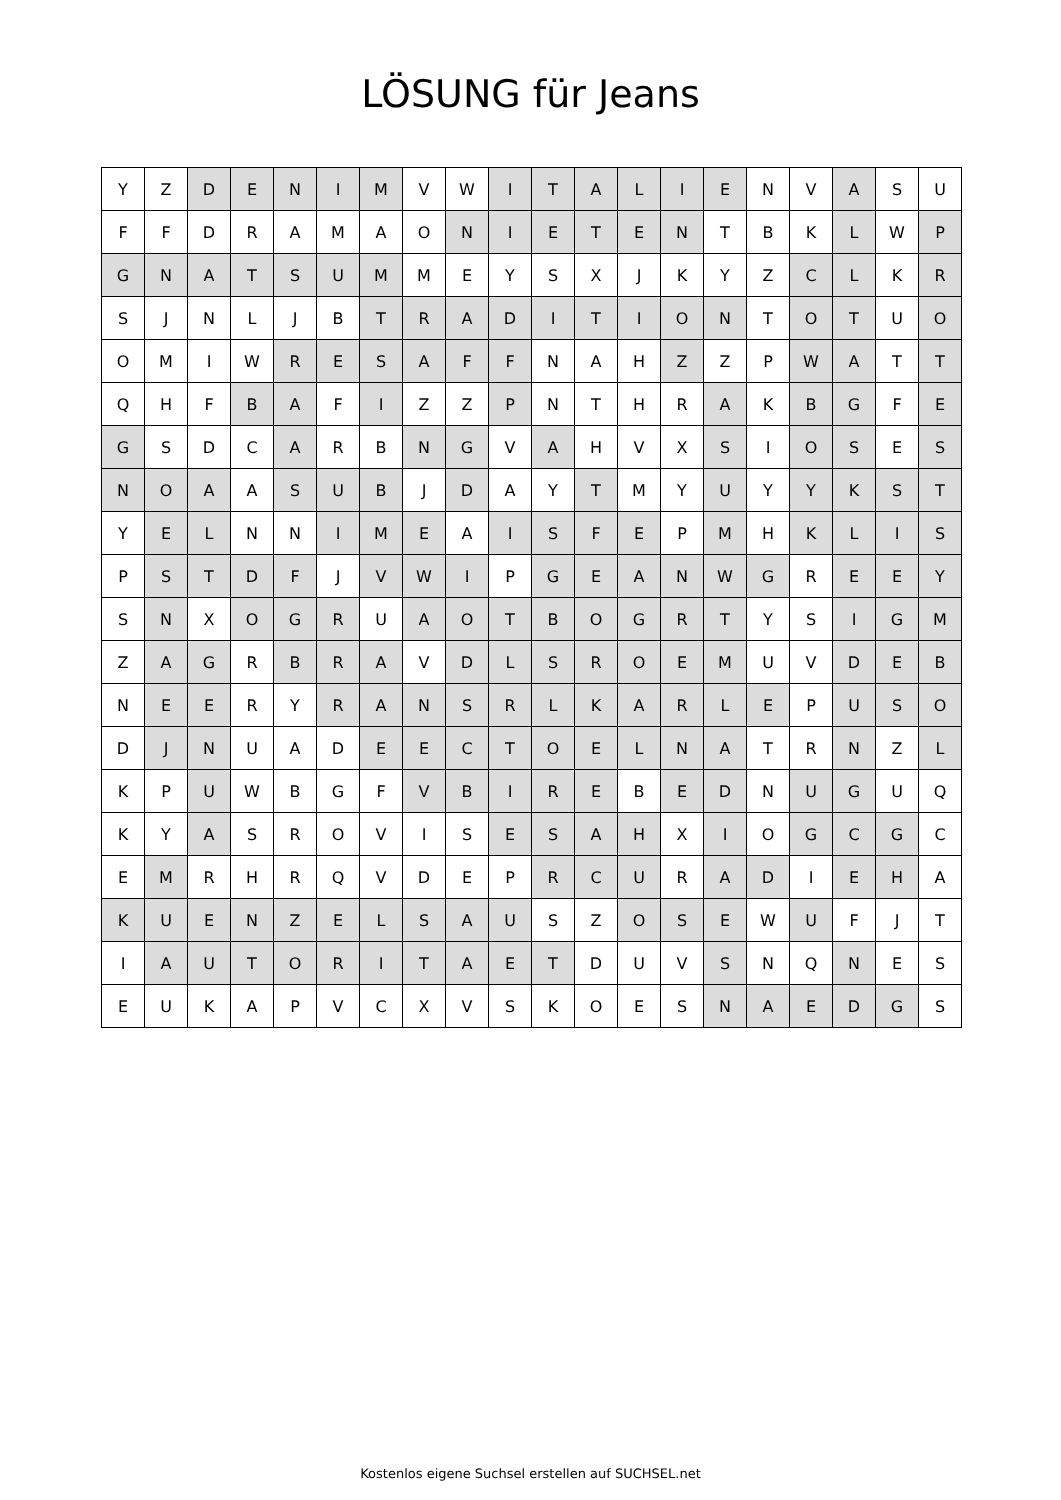LÖSUNG für Jeans
| Y | Z | D | E | N | I | M | V | W | I | T | A | L | I | E | N | V | A | S | U |
| F | F | D | R | A | M | A | O | N | I | E | T | E | N | T | B | K | L | W | P |
| G | N | A | T | S | U | M | M | E | Y | S | X | J | K | Y | Z | C | L | K | R |
| S | J | N | L | J | B | T | R | A | D | I | T | I | O | N | T | O | T | U | O |
| O | M | I | W | R | E | S | A | F | F | N | A | H | Z | Z | P | W | A | T | T |
| Q | H | F | B | A | F | I | Z | Z | P | N | T | H | R | A | K | B | G | F | E |
| G | S | D | C | A | R | B | N | G | V | A | H | V | X | S | I | O | S | E | S |
| N | O | A | A | S | U | B | J | D | A | Y | T | M | Y | U | Y | Y | K | S | T |
| Y | E | L | N | N | I | M | E | A | I | S | F | E | P | M | H | K | L | I | S |
| P | S | T | D | F | J | V | W | I | P | G | E | A | N | W | G | R | E | E | Y |
| S | N | X | O | G | R | U | A | O | T | B | O | G | R | T | Y | S | I | G | M |
| Z | A | G | R | B | R | A | V | D | L | S | R | O | E | M | U | V | D | E | B |
| N | E | E | R | Y | R | A | N | S | R | L | K | A | R | L | E | P | U | S | O |
| D | J | N | U | A | D | E | E | C | T | O | E | L | N | A | T | R | N | Z | L |
| K | P | U | W | B | G | F | V | B | I | R | E | B | E | D | N | U | G | U | Q |
| K | Y | A | S | R | O | V | I | S | E | S | A | H | X | I | O | G | C | G | C |
| E | M | R | H | R | Q | V | D | E | P | R | C | U | R | A | D | I | E | H | A |
| K | U | E | N | Z | E | L | S | A | U | S | Z | O | S | E | W | U | F | J | T |
| I | A | U | T | O | R | I | T | A | E | T | D | U | V | S | N | Q | N | E | S |
| E | U | K | A | P | V | C | X | V | S | K | O | E | S | N | A | E | D | G | S |
Kostenlos eigene Suchsel erstellen auf SUCHSEL.net